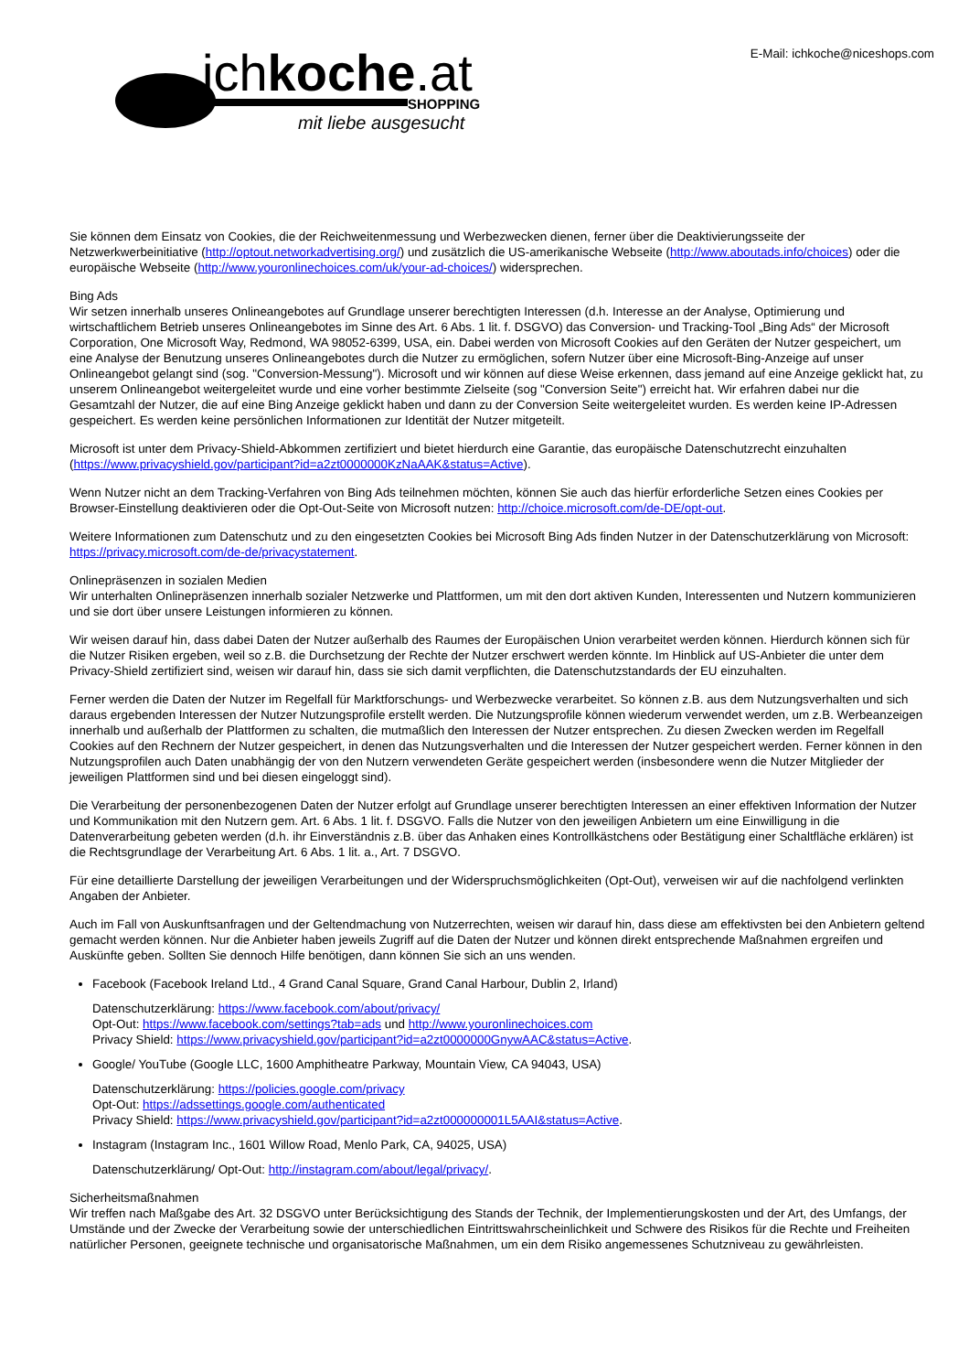ichkoche.at SHOPPING
mit liebe ausgesucht
E-Mail: ichkoche@niceshops.com
Sie können dem Einsatz von Cookies, die der Reichweitenmessung und Werbezwecken dienen, ferner über die Deaktivierungsseite der Netzwerkwerbeinitiative (http://optout.networkadvertising.org/) und zusätzlich die US-amerikanische Webseite (http://www.aboutads.info/choices) oder die europäische Webseite (http://www.youronlinechoices.com/uk/your-ad-choices/) widersprechen.
Bing Ads
Wir setzen innerhalb unseres Onlineangebotes auf Grundlage unserer berechtigten Interessen (d.h. Interesse an der Analyse, Optimierung und wirtschaftlichem Betrieb unseres Onlineangebotes im Sinne des Art. 6 Abs. 1 lit. f. DSGVO) das Conversion- und Tracking-Tool „Bing Ads“ der Microsoft Corporation, One Microsoft Way, Redmond, WA 98052-6399, USA, ein. Dabei werden von Microsoft Cookies auf den Geräten der Nutzer gespeichert, um eine Analyse der Benutzung unseres Onlineangebotes durch die Nutzer zu ermöglichen, sofern Nutzer über eine Microsoft-Bing-Anzeige auf unser Onlineangebot gelangt sind (sog. "Conversion-Messung"). Microsoft und wir können auf diese Weise erkennen, dass jemand auf eine Anzeige geklickt hat, zu unserem Onlineangebot weitergeleitet wurde und eine vorher bestimmte Zielseite (sog "Conversion Seite") erreicht hat. Wir erfahren dabei nur die Gesamtzahl der Nutzer, die auf eine Bing Anzeige geklickt haben und dann zu der Conversion Seite weitergeleitet wurden. Es werden keine IP-Adressen gespeichert. Es werden keine persönlichen Informationen zur Identität der Nutzer mitgeteilt.
Microsoft ist unter dem Privacy-Shield-Abkommen zertifiziert und bietet hierdurch eine Garantie, das europäische Datenschutzrecht einzuhalten (https://www.privacyshield.gov/participant?id=a2zt0000000KzNaAAK&status=Active).
Wenn Nutzer nicht an dem Tracking-Verfahren von Bing Ads teilnehmen möchten, können Sie auch das hierfür erforderliche Setzen eines Cookies per Browser-Einstellung deaktivieren oder die Opt-Out-Seite von Microsoft nutzen: http://choice.microsoft.com/de-DE/opt-out.
Weitere Informationen zum Datenschutz und zu den eingesetzten Cookies bei Microsoft Bing Ads finden Nutzer in der Datenschutzerklärung von Microsoft: https://privacy.microsoft.com/de-de/privacystatement.
Onlinepräsenzen in sozialen Medien
Wir unterhalten Onlinepräsenzen innerhalb sozialer Netzwerke und Plattformen, um mit den dort aktiven Kunden, Interessenten und Nutzern kommunizieren und sie dort über unsere Leistungen informieren zu können.
Wir weisen darauf hin, dass dabei Daten der Nutzer außerhalb des Raumes der Europäischen Union verarbeitet werden können. Hierdurch können sich für die Nutzer Risiken ergeben, weil so z.B. die Durchsetzung der Rechte der Nutzer erschwert werden könnte. Im Hinblick auf US-Anbieter die unter dem Privacy-Shield zertifiziert sind, weisen wir darauf hin, dass sie sich damit verpflichten, die Datenschutzstandards der EU einzuhalten.
Ferner werden die Daten der Nutzer im Regelfall für Marktforschungs- und Werbezwecke verarbeitet. So können z.B. aus dem Nutzungsverhalten und sich daraus ergebenden Interessen der Nutzer Nutzungsprofile erstellt werden. Die Nutzungsprofile können wiederum verwendet werden, um z.B. Werbeanzeigen innerhalb und außerhalb der Plattformen zu schalten, die mutmaßlich den Interessen der Nutzer entsprechen. Zu diesen Zwecken werden im Regelfall Cookies auf den Rechnern der Nutzer gespeichert, in denen das Nutzungsverhalten und die Interessen der Nutzer gespeichert werden. Ferner können in den Nutzungsprofilen auch Daten unabhängig der von den Nutzern verwendeten Geräte gespeichert werden (insbesondere wenn die Nutzer Mitglieder der jeweiligen Plattformen sind und bei diesen eingeloggt sind).
Die Verarbeitung der personenbezogenen Daten der Nutzer erfolgt auf Grundlage unserer berechtigten Interessen an einer effektiven Information der Nutzer und Kommunikation mit den Nutzern gem. Art. 6 Abs. 1 lit. f. DSGVO. Falls die Nutzer von den jeweiligen Anbietern um eine Einwilligung in die Datenverarbeitung gebeten werden (d.h. ihr Einverständnis z.B. über das Anhaken eines Kontrollkästchens oder Bestätigung einer Schaltfläche erklären) ist die Rechtsgrundlage der Verarbeitung Art. 6 Abs. 1 lit. a., Art. 7 DSGVO.
Für eine detaillierte Darstellung der jeweiligen Verarbeitungen und der Widerspruchsmöglichkeiten (Opt-Out), verweisen wir auf die nachfolgend verlinkten Angaben der Anbieter.
Auch im Fall von Auskunftsanfragen und der Geltendmachung von Nutzerrechten, weisen wir darauf hin, dass diese am effektivsten bei den Anbietern geltend gemacht werden können. Nur die Anbieter haben jeweils Zugriff auf die Daten der Nutzer und können direkt entsprechende Maßnahmen ergreifen und Auskünfte geben. Sollten Sie dennoch Hilfe benötigen, dann können Sie sich an uns wenden.
Facebook (Facebook Ireland Ltd., 4 Grand Canal Square, Grand Canal Harbour, Dublin 2, Irland)
Datenschutzerklärung: https://www.facebook.com/about/privacy/
Opt-Out: https://www.facebook.com/settings?tab=ads und http://www.youronlinechoices.com
Privacy Shield: https://www.privacyshield.gov/participant?id=a2zt0000000GnywAAC&status=Active.
Google/ YouTube (Google LLC, 1600 Amphitheatre Parkway, Mountain View, CA 94043, USA)
Datenschutzerklärung: https://policies.google.com/privacy
Opt-Out: https://adssettings.google.com/authenticated
Privacy Shield: https://www.privacyshield.gov/participant?id=a2zt000000001L5AAI&status=Active.
Instagram (Instagram Inc., 1601 Willow Road, Menlo Park, CA, 94025, USA)
Datenschutzerklärung/ Opt-Out: http://instagram.com/about/legal/privacy/.
Sicherheitsmaßnahmen
Wir treffen nach Maßgabe des Art. 32 DSGVO unter Berücksichtigung des Stands der Technik, der Implementierungskosten und der Art, des Umfangs, der Umstände und der Zwecke der Verarbeitung sowie der unterschiedlichen Eintrittswahrscheinlichkeit und Schwere des Risikos für die Rechte und Freiheiten natürlicher Personen, geeignete technische und organisatorische Maßnahmen, um ein dem Risiko angemessenes Schutzniveau zu gewährleisten.